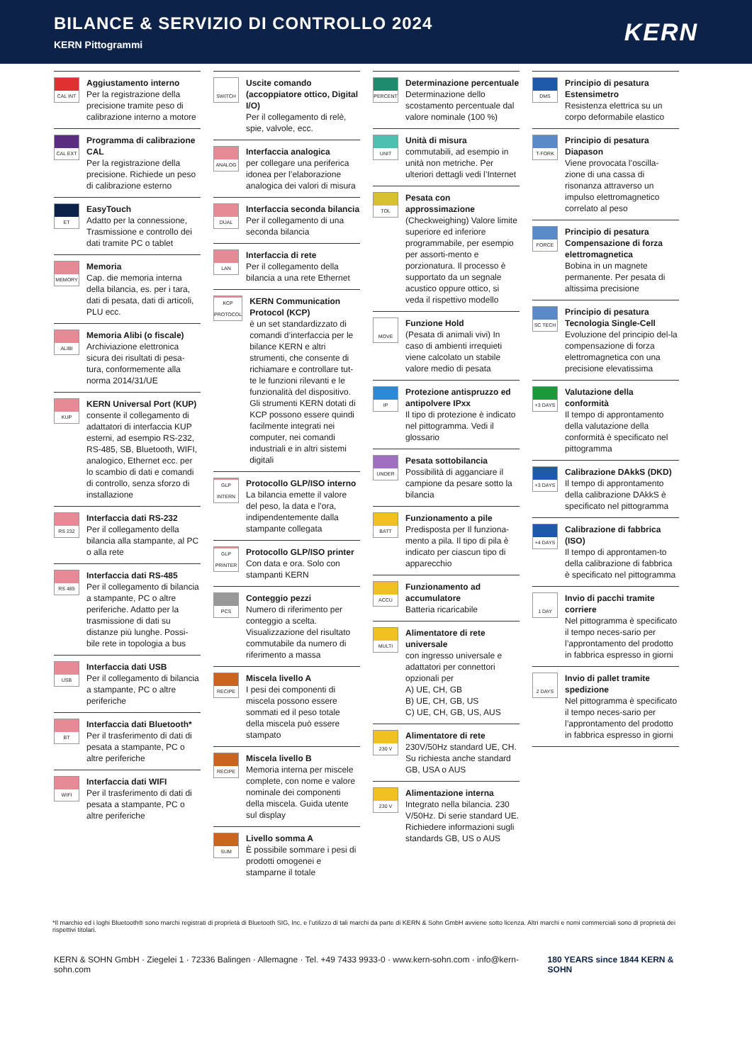BILANCE & SERVIZIO DI CONTROLLO 2024
KERN Pittogrammi
KERN
CAL INT
Aggiustamento interno
Per la registrazione della precisione tramite peso di calibrazione interno a motore
CAL EXT
Programma di calibrazione CAL
Per la registrazione della precisione. Richiede un peso di calibrazione esterno
ET
EasyTouch
Adatto per la connessione, Trasmissione e controllo dei dati tramite PC o tablet
MEMORY
Memoria
Cap. die memoria interna della bilancia, es. per i tara, dati di pesata, dati di articoli, PLU ecc.
ALIBI
Memoria Alibi (o fiscale)
Archiviazione elettronica sicura dei risultati di pesa-tura, conformemente alla norma 2014/31/UE
KUP
KERN Universal Port (KUP)
consente il collegamento di adattatori di interfaccia KUP esterni, ad esempio RS-232, RS-485, SB, Bluetooth, WIFI, analogico, Ethernet ecc. per lo scambio di dati e comandi di controllo, senza sforzo di installazione
RS 232
Interfaccia dati RS-232
Per il collegamento della bilancia alla stampante, al PC o alla rete
RS 485
Interfaccia dati RS-485
Per il collegamento di bilancia a stampante, PC o altre periferiche. Adatto per la trasmissione di dati su distanze più lunghe. Possi-bile rete in topologia a bus
USB
Interfaccia dati USB
Per il collegamento di bilancia a stampante, PC o altre periferiche
BT
Interfaccia dati Bluetooth*
Per il trasferimento di dati di pesata a stampante, PC o altre periferiche
WIFI
Interfaccia dati WIFI
Per il trasferimento di dati di pesata a stampante, PC o altre periferiche
SWITCH
Uscite comando (accoppiatore ottico, Digital I/O)
Per il collegamento di relè, spie, valvole, ecc.
ANALOG
Interfaccia analogica
per collegare una periferica idonea per l’elaborazione analogica dei valori di misura
DUAL
Interfaccia seconda bilancia
Per il collegamento di una seconda bilancia
LAN
Interfaccia di rete
Per il collegamento della bilancia a una rete Ethernet
KCP PROTOCOL
KERN Communication Protocol (KCP)
è un set standardizzato di comandi d’interfaccia per le bilance KERN e altri strumenti, che consente di richiamare e controllare tut-te le funzioni rilevanti e le funzionalità del dispositivo. Gli strumenti KERN dotati di KCP possono essere quindi facilmente integrati nei computer, nei comandi industriali e in altri sistemi digitali
GLP INTERN
Protocollo GLP/ISO interno
La bilancia emette il valore del peso, la data e l’ora, indipendentemente dalla stampante collegata
GLP PRINTER
Protocollo GLP/ISO printer
Con data e ora. Solo con stampanti KERN
PCS
Conteggio pezzi
Numero di riferimento per conteggio a scelta. Visualizzazione del risultato commutabile da numero di riferimento a massa
RECIPE
Miscela livello A
I pesi dei componenti di miscela possono essere sommati ed il peso totale della miscela può essere stampato
RECIPE
Miscela livello B
Memoria interna per miscele complete, con nome e valore nominale dei componenti della miscela. Guida utente sul display
SUM
Livello somma A
È possibile sommare i pesi di prodotti omogenei e stamparne il totale
PERCENT
Determinazione percentuale
Determinazione dello scostamento percentuale dal valore nominale (100 %)
UNIT
Unità di misura
commutabili, ad esempio in unità non metriche. Per ulteriori dettagli vedi l’Internet
TOL
Pesata con approssimazione
(Checkweighing) Valore limite superiore ed inferiore programmabile, per esempio per assorti-mento e porzionatura. Il processo è supportato da un segnale acustico oppure ottico, si veda il rispettivo modello
MOVE
Funzione Hold
(Pesata di animali vivi) In caso di ambienti irrequieti viene calcolato un stabile valore medio di pesata
IP
Protezione antispruzzo ed antipolvere IPxx
Il tipo di protezione è indicato nel pittogramma. Vedi il glossario
UNDER
Pesata sottobilancia
Possibilità di agganciare il campione da pesare sotto la bilancia
BATT
Funzionamento a pile
Predisposta per Il funziona-mento a pila. Il tipo di pila è indicato per ciascun tipo di apparecchio
ACCU
Funzionamento ad accumulatore
Batteria ricaricabile
MULTI
Alimentatore di rete universale
con ingresso universale e adattatori per connettori opzionali per
A) UE, CH, GB
B) UE, CH, GB, US
C) UE, CH, GB, US, AUS
230 V
Alimentatore di rete
230V/50Hz standard UE, CH. Su richiesta anche standard GB, USA o AUS
230 V
Alimentazione interna
Integrato nella bilancia. 230 V/50Hz. Di serie standard UE. Richiedere informazioni sugli standards GB, US o AUS
DMS
Principio di pesatura Estensimetro
Resistenza elettrica su un corpo deformabile elastico
T-FORK
Principio di pesatura Diapason
Viene provocata l’oscilla-zione di una cassa di risonanza attraverso un impulso elettromagnetico correlato al peso
FORCE
Principio di pesatura Compensazione di forza elettromagnetica
Bobina in un magnete permanente. Per pesata di altissima precisione
SC TECH
Principio di pesatura Tecnologia Single-Cell
Evoluzione del principio del-la compensazione di forza elettromagnetica con una precisione elevatissima
+3 DAYS
Valutazione della conformità
Il tempo di approntamento della valutazione della conformità è specificato nel pittogramma
+3 DAYS
Calibrazione DAkkS (DKD)
Il tempo di approntamento della calibrazione DAkkS è specificato nel pittogramma
+4 DAYS
Calibrazione di fabbrica (ISO)
Il tempo di approntamen-to della calibrazione di fabbrica è specificato nel pittogramma
1 DAY
Invio di pacchi tramite corriere
Nel pittogramma è specificato il tempo neces-sario per l’approntamento del prodotto in fabbrica espresso in giorni
2 DAYS
Invio di pallet tramite spedizione
Nel pittogramma è specificato il tempo neces-sario per l’approntamento del prodotto in fabbrica espresso in giorni
*Il marchio ed i loghi Bluetooth® sono marchi registrati di proprietà di Bluetooth SIG, Inc. e l’utilizzo di tali marchi da parte di KERN & Sohn GmbH avviene sotto licenza. Altri marchi e nomi commerciali sono di proprietà dei rispettivi titolari.
KERN & SOHN GmbH · Ziegelei 1 · 72336 Balingen · Allemagne · Tel. +49 7433 9933-0 · www.kern-sohn.com · info@kern-sohn.com 180 YEARS since 1844 KERN & SOHN